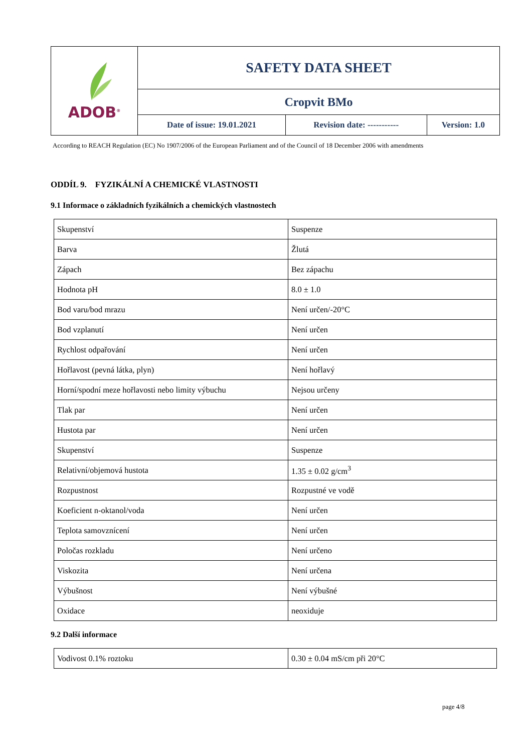| ADOB<sup>®</sup> | SAFETY DATA SHEET | | |
| | Cropvit BMo | | |
| | Date of issue: 19.01.2021 | Revision date: ----------- | Version: 1.0 |
According to REACH Regulation (EC) No 1907/2006 of the European Parliament and of the Council of 18 December 2006 with amendments
ODDÍL 9. FYZIKÁLNÍ A CHEMICKÉ VLASTNOSTI
9.1 Informace o základních fyzikálních a chemických vlastnostech
| Skupenství | Suspenze |
| Barva | Žlutá |
| Zápach | Bez zápachu |
| Hodnota pH | 8.0 ± 1.0 |
| Bod varu/bod mrazu | Není určen/-20°C |
| Bod vzplanutí | Není určen |
| Rychlost odpařování | Není určen |
| Hořlavost (pevná látka, plyn) | Není hořlavý |
| Horní/spodní meze hořlavosti nebo limity výbuchu | Nejsou určeny |
| Tlak par | Není určen |
| Hustota par | Není určen |
| Skupenství | Suspenze |
| Relativní/objemová hustota | 1.35 ± 0.02 g/cm<sup>3</sup> |
| Rozpustnost | Rozpustné ve vodě |
| Koeficient n-oktanol/voda | Není určen |
| Teplota samovznícení | Není určen |
| Poločas rozkladu | Není určeno |
| Viskozita | Není určena |
| Výbušnost | Není výbušné |
| Oxidace | neoxiduje |
9.2 Další informace
| Vodivost 0.1% roztoku | 0.30 ± 0.04 mS/cm při 20°C |
page 4/8